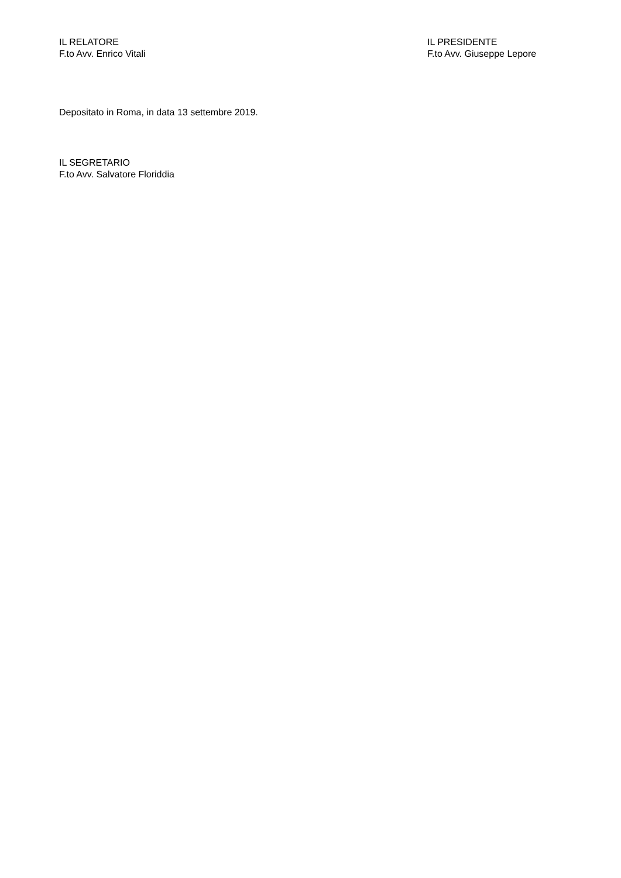IL RELATORE
F.to Avv. Enrico Vitali
IL PRESIDENTE
F.to Avv. Giuseppe Lepore
Depositato in Roma, in data 13 settembre 2019.
IL SEGRETARIO
F.to Avv. Salvatore Floriddia